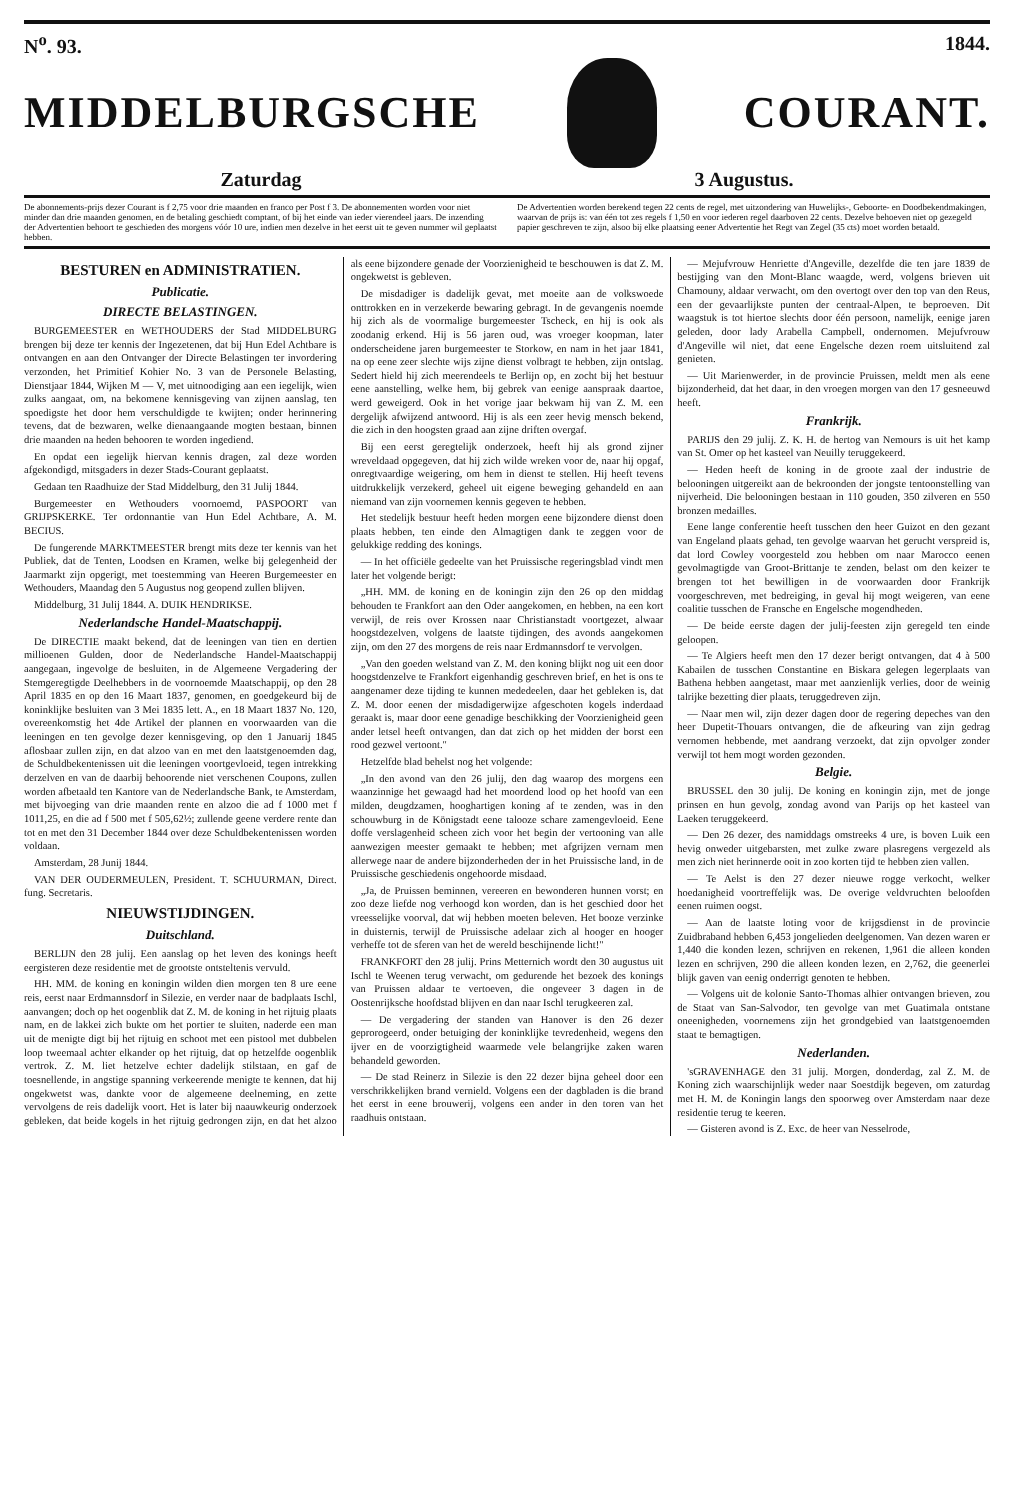N<sup>o</sup>. 93. 1844.
MIDDELBURGSCHE COURANT.
Zaturdag 3 Augustus.
De abonnements-prijs dezer Courant is f 2,75 voor drie maanden en franco per Post f 3. De abonnementen worden voor niet minder dan drie maanden genomen, en de betaling geschiedt comptant, of bij het einde van ieder vierendeel jaars. De inzending der Advertentien behoort te geschieden des morgens vóór 10 ure, indien men dezelve in het eerst uit te geven nummer wil geplaatst hebben.
De Advertentien worden berekend tegen 22 cents de regel, met uitzondering van Huwelijks-, Geboorte- en Doodbekendmakingen, waarvan de prijs is: van één tot zes regels f 1,50 en voor iederen regel daarboven 22 cents. Dezelve behoeven niet op gezegeld papier geschreven te zijn, alsoo bij elke plaatsing eener Advertentie het Regt van Zegel (35 cts) moet worden betaald.
BESTUREN en ADMINISTRATIEN.
Publicatie.
DIRECTE BELASTINGEN.
BURGEMEESTER en WETHOUDERS der Stad MIDDELBURG brengen bij deze ter kennis der Ingezetenen, dat bij Hun Edel Achtbare is ontvangen en aan den Ontvanger der Directe Belastingen ter invordering verzonden, het Primitief Kohier No. 3 van de Personele Belasting, Dienstjaar 1844, Wijken M — V, met uitnoodiging aan een iegelijk, wien zulks aangaat, om, na bekomene kennisgeving van zijnen aanslag, ten spoedigste het door hem verschuldigde te kwijten; onder herinnering tevens, dat de bezwaren, welke dienaangaande mogten bestaan, binnen drie maanden na heden behooren te worden ingediend.
En opdat een iegelijk hiervan kennis dragen, zal deze worden afgekondigd, mitsgaders in dezer Stads-Courant geplaatst.
Gedaan ten Raadhuize der Stad Middelburg, den 31 Julij 1844.
Burgemeester en Wethouders voornoemd, PASPOORT van GRIJPSKERKE. Ter ordonnantie van Hun Edel Achtbare, A. M. BECIUS.
De fungerende MARKTMEESTER brengt mits deze ter kennis van het Publiek, dat de Tenten, Loodsen en Kramen, welke bij gelegenheid der Jaarmarkt zijn opgerigt, met toestemming van Heeren Burgemeester en Wethouders, Maandag den 5 Augustus nog geopend zullen blijven.
Middelburg, 31 Julij 1844. A. DUIK HENDRIKSE.
Nederlandsche Handel-Maatschappij.
De DIRECTIE maakt bekend, dat de leeningen van tien en dertien millioenen Gulden, door de Nederlandsche Handel-Maatschappij aangegaan, ingevolge de besluiten, in de Algemeene Vergadering der Stemgeregtigde Deelhebbers in de voornoemde Maatschappij, op den 28 April 1835 en op den 16 Maart 1837, genomen, en goedgekeurd bij de koninklijke besluiten van 3 Mei 1835 lett. A., en 18 Maart 1837 No. 120, overeenkomstig het 4de Artikel der plannen en voorwaarden van die leeningen en ten gevolge dezer kennisgeving, op den 1 Januarij 1845 aflosbaar zullen zijn, en dat alzoo van en met den laatstgenoemden dag, de Schuldbekentenissen uit die leeningen voortgevloeid, tegen intrekking derzelven en van de daarbij behoorende niet verschenen Coupons, zullen worden afbetaald ten Kantore van de Nederlandsche Bank, te Amsterdam, met bijvoeging van drie maanden rente en alzoo die ad f 1000 met f 1011,25, en die ad f 500 met f 505,62½; zullende geene verdere rente dan tot en met den 31 December 1844 over deze Schuldbekentenissen worden voldaan.
Amsterdam, 28 Junij 1844.
VAN DER OUDERMEULEN, President. T. SCHUURMAN, Direct. fung. Secretaris.
NIEUWSTIJDINGEN.
Duitschland.
BERLIJN den 28 julij. Een aanslag op het leven des konings heeft eergisteren deze residentie met de grootste ontsteltenis vervuld.
HH. MM. de koning en koningin wilden dien morgen ten 8 ure eene reis, eerst naar Erdmannsdorf in Silezie, en verder naar de badplaats Ischl, aanvangen; doch op het oogenblik dat Z. M. de koning in het rijtuig plaats nam, en de lakkei zich bukte om het portier te sluiten, naderde een man uit de menigte digt bij het rijtuig en schoot met een pistool met dubbelen loop tweemaal achter elkander op het rijtuig, dat op hetzelfde oogenblik vertrok. Z. M. liet hetzelve echter dadelijk stilstaan, en gaf de toesnellende, in angstige spanning verkeerende menigte te kennen, dat hij ongekwetst was, dankte voor de algemeene deelneming, en zette vervolgens de reis dadelijk voort. Het is later bij naauwkeurig onderzoek gebleken, dat beide kogels in het rijtuig gedrongen zijn, en dat het alzoo als eene bijzondere genade der Voorzienigheid te beschouwen is dat Z. M. ongekwetst is gebleven.
De misdadiger is dadelijk gevat, met moeite aan de volkswoede onttrokken en in verzekerde bewaring gebragt. In de gevangenis noemde hij zich als de voormalige burgemeester Tscheck, en hij is ook als zoodanig erkend. Hij is 56 jaren oud, was vroeger koopman, later onderscheidene jaren burgemeester te Storkow, en nam in het jaar 1841, na op eene zeer slechte wijs zijne dienst volbragt te hebben, zijn ontslag. Sedert hield hij zich meerendeels te Berlijn op, en zocht bij het bestuur eene aanstelling, welke hem, bij gebrek van eenige aanspraak daartoe, werd geweigerd. Ook in het vorige jaar bekwam hij van Z. M. een dergelijk afwijzend antwoord. Hij is als een zeer hevig mensch bekend, die zich in den hoogsten graad aan zijne driften overgaf.
Bij een eerst geregtelijk onderzoek, heeft hij als grond zijner wreveldaad opgegeven, dat hij zich wilde wreken voor de, naar hij opgaf, onregtvaardige weigering, om hem in dienst te stellen. Hij heeft tevens uitdrukkelijk verzekerd, geheel uit eigene beweging gehandeld en aan niemand van zijn voornemen kennis gegeven te hebben.
Het stedelijk bestuur heeft heden morgen eene bijzondere dienst doen plaats hebben, ten einde den Almagtigen dank te zeggen voor de gelukkige redding des konings.
— In het officiële gedeelte van het Pruissische regeringsblad vindt men later het volgende berigt:
„HH. MM. de koning en de koningin zijn den 26 op den middag behouden te Frankfort aan den Oder aangekomen, en hebben, na een kort verwijl, de reis over Krossen naar Christianstadt voortgezet, alwaar hoogstdezelven, volgens de laatste tijdingen, des avonds aangekomen zijn, om den 27 des morgens de reis naar Erdmannsdorf te vervolgen.
„Van den goeden welstand van Z. M. den koning blijkt nog uit een door hoogstdenzelve te Frankfort eigenhandig geschreven brief, en het is ons te aangenamer deze tijding te kunnen mededeelen, daar het gebleken is, dat Z. M. door eenen der misdadigerwijze afgeschoten kogels inderdaad geraakt is, maar door eene genadige beschikking der Voorzienigheid geen ander letsel heeft ontvangen, dan dat zich op het midden der borst een rood gezwel vertoont."
Hetzelfde blad behelst nog het volgende:
„In den avond van den 26 julij, den dag waarop des morgens een waanzinnige het gewaagd had het moordend lood op het hoofd van een milden, deugdzamen, hooghartigen koning af te zenden, was in den schouwburg in de Königstadt eene talooze schare zamengevloeid. Eene doffe verslagenheid scheen zich voor het begin der vertooning van alle aanwezigen meester gemaakt te hebben; met afgrijzen vernam men allerwege naar de andere bijzonderheden der in het Pruissische land, in de Pruissische geschiedenis ongehoorde misdaad.
„Ja, de Pruissen beminnen, vereeren en bewonderen hunnen vorst; en zoo deze liefde nog verhoogd kon worden, dan is het geschied door het vreesselijke voorval, dat wij hebben moeten beleven. Het booze verzinke in duisternis, terwijl de Pruissische adelaar zich al hooger en hooger verheffe tot de sferen van het de wereld beschijnende licht!"
FRANKFORT den 28 julij. Prins Metternich wordt den 30 augustus uit Ischl te Weenen terug verwacht, om gedurende het bezoek des konings van Pruissen aldaar te vertoeven, die ongeveer 3 dagen in de Oostenrijksche hoofdstad blijven en dan naar Ischl terugkeeren zal.
— De vergadering der standen van Hanover is den 26 dezer geprorogeerd, onder betuiging der koninklijke tevredenheid, wegens den ijver en de voorzigtigheid waarmede vele belangrijke zaken waren behandeld geworden.
— De stad Reinerz in Silezie is den 22 dezer bijna geheel door een verschrikkelijken brand vernield. Volgens een der dagbladen is die brand het eerst in eene brouwerij, volgens een ander in den toren van het raadhuis ontstaan.
— Mejufvrouw Henriette d'Angeville, dezelfde die ten jare 1839 de bestijging van den Mont-Blanc waagde, werd, volgens brieven uit Chamouny, aldaar verwacht, om den overtogt over den top van den Reus, een der gevaarlijkste punten der centraal-Alpen, te beproeven. Dit waagstuk is tot hiertoe slechts door één persoon, namelijk, eenige jaren geleden, door lady Arabella Campbell, ondernomen. Mejufvrouw d'Angeville wil niet, dat eene Engelsche dezen roem uitsluitend zal genieten.
— Uit Marienwerder, in de provincie Pruissen, meldt men als eene bijzonderheid, dat het daar, in den vroegen morgen van den 17 gesneeuwd heeft.
Frankrijk.
PARIJS den 29 julij. Z. K. H. de hertog van Nemours is uit het kamp van St. Omer op het kasteel van Neuilly teruggekeerd.
— Heden heeft de koning in de groote zaal der industrie de belooningen uitgereikt aan de bekroonden der jongste tentoonstelling van nijverheid. Die belooningen bestaan in 110 gouden, 350 zilveren en 550 bronzen medailles.
Eene lange conferentie heeft tusschen den heer Guizot en den gezant van Engeland plaats gehad, ten gevolge waarvan het gerucht verspreid is, dat lord Cowley voorgesteld zou hebben om naar Marocco eenen gevolmagtigde van Groot-Brittanje te zenden, belast om den keizer te brengen tot het bewilligen in de voorwaarden door Frankrijk voorgeschreven, met bedreiging, in geval hij mogt weigeren, van eene coalitie tusschen de Fransche en Engelsche mogendheden.
— De beide eerste dagen der julij-feesten zijn geregeld ten einde geloopen.
— Te Algiers heeft men den 17 dezer berigt ontvangen, dat 4 à 500 Kabailen de tusschen Constantine en Biskara gelegen legerplaats van Bathena hebben aangetast, maar met aanzienlijk verlies, door de weinig talrijke bezetting dier plaats, teruggedreven zijn.
— Naar men wil, zijn dezer dagen door de regering depeches van den heer Dupetit-Thouars ontvangen, die de afkeuring van zijn gedrag vernomen hebbende, met aandrang verzoekt, dat zijn opvolger zonder verwijl tot hem mogt worden gezonden.
Belgie.
BRUSSEL den 30 julij. De koning en koningin zijn, met de jonge prinsen en hun gevolg, zondag avond van Parijs op het kasteel van Laeken teruggekeerd.
— Den 26 dezer, des namiddags omstreeks 4 ure, is boven Luik een hevig onweder uitgebarsten, met zulke zware plasregens vergezeld als men zich niet herinnerde ooit in zoo korten tijd te hebben zien vallen.
— Te Aelst is den 27 dezer nieuwe rogge verkocht, welker hoedanigheid voortreffelijk was. De overige veldvruchten beloofden eenen ruimen oogst.
— Aan de laatste loting voor de krijgsdienst in de provincie Zuidbraband hebben 6,453 jongelieden deelgenomen. Van dezen waren er 1,440 die konden lezen, schrijven en rekenen, 1,961 die alleen konden lezen en schrijven, 290 die alleen konden lezen, en 2,762, die geenerlei blijk gaven van eenig onderrigt genoten te hebben.
— Volgens uit de kolonie Santo-Thomas alhier ontvangen brieven, zou de Staat van San-Salvodor, ten gevolge van met Guatimala ontstane oneenigheden, voornemens zijn het grondgebied van laatstgenoemden staat te bemagtigen.
Nederlanden.
'sGRAVENHAGE den 31 julij. Morgen, donderdag, zal Z. M. de Koning zich waarschijnlijk weder naar Soestdijk begeven, om zaturdag met H. M. de Koningin langs den spoorweg over Amsterdam naar deze residentie terug te keeren.
— Gisteren avond is Z. Exc. de heer van Nesselrode,